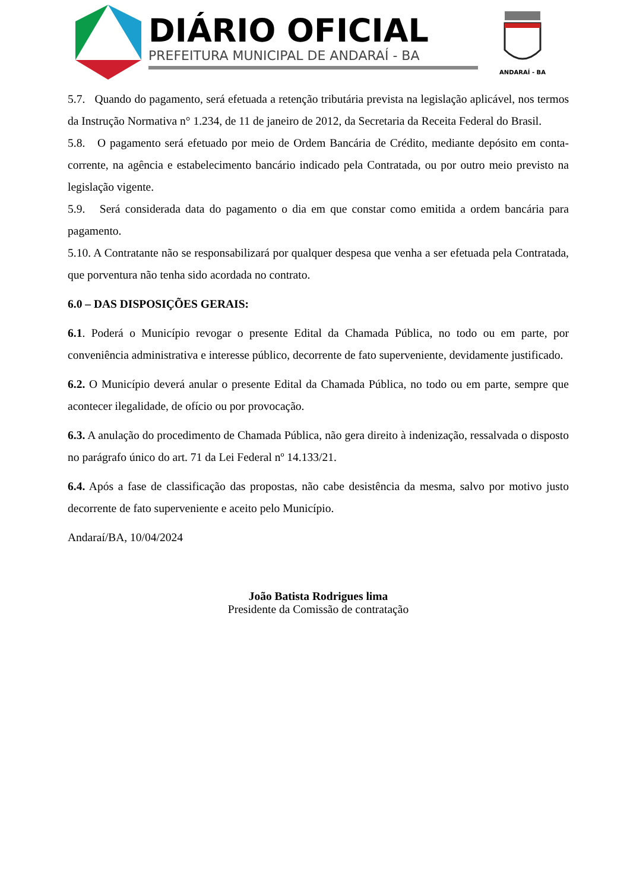DIÁRIO OFICIAL
PREFEITURA MUNICIPAL DE ANDARAÍ - BA
ANDARAÍ - BA
5.7. Quando do pagamento, será efetuada a retenção tributária prevista na legislação aplicável, nos termos da Instrução Normativa n° 1.234, de 11 de janeiro de 2012, da Secretaria da Receita Federal do Brasil.
5.8. O pagamento será efetuado por meio de Ordem Bancária de Crédito, mediante depósito em conta-corrente, na agência e estabelecimento bancário indicado pela Contratada, ou por outro meio previsto na legislação vigente.
5.9. Será considerada data do pagamento o dia em que constar como emitida a ordem bancária para pagamento.
5.10. A Contratante não se responsabilizará por qualquer despesa que venha a ser efetuada pela Contratada, que porventura não tenha sido acordada no contrato.
6.0 – DAS DISPOSIÇÕES GERAIS:
6.1. Poderá o Município revogar o presente Edital da Chamada Pública, no todo ou em parte, por conveniência administrativa e interesse público, decorrente de fato superveniente, devidamente justificado.
6.2. O Município deverá anular o presente Edital da Chamada Pública, no todo ou em parte, sempre que acontecer ilegalidade, de ofício ou por provocação.
6.3. A anulação do procedimento de Chamada Pública, não gera direito à indenização, ressalvada o disposto no parágrafo único do art. 71 da Lei Federal nº 14.133/21.
6.4. Após a fase de classificação das propostas, não cabe desistência da mesma, salvo por motivo justo decorrente de fato superveniente e aceito pelo Município.
Andaraí/BA, 10/04/2024
João Batista Rodrigues lima
Presidente da Comissão de contratação